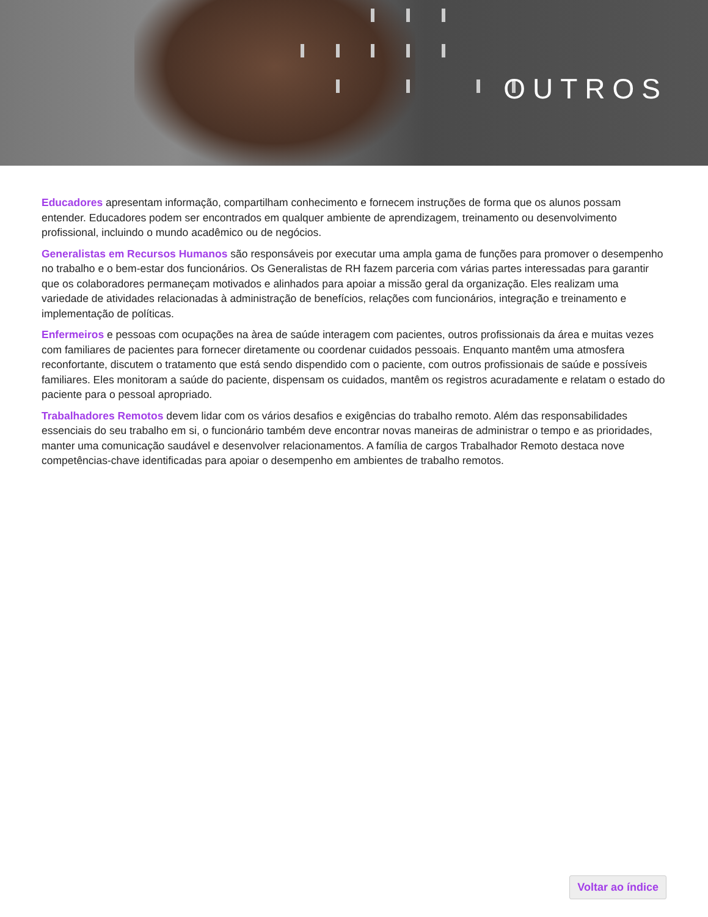OUTROS
Educadores apresentam informação, compartilham conhecimento e fornecem instruções de forma que os alunos possam entender. Educadores podem ser encontrados em qualquer ambiente de aprendizagem, treinamento ou desenvolvimento profissional, incluindo o mundo acadêmico ou de negócios.
Generalistas em Recursos Humanos são responsáveis por executar uma ampla gama de funções para promover o desempenho no trabalho e o bem-estar dos funcionários. Os Generalistas de RH fazem parceria com várias partes interessadas para garantir que os colaboradores permaneçam motivados e alinhados para apoiar a missão geral da organização. Eles realizam uma variedade de atividades relacionadas à administração de benefícios, relações com funcionários, integração e treinamento e implementação de políticas.
Enfermeiros e pessoas com ocupações na àrea de saúde interagem com pacientes, outros profissionais da área e muitas vezes com familiares de pacientes para fornecer diretamente ou coordenar cuidados pessoais. Enquanto mantêm uma atmosfera reconfortante, discutem o tratamento que está sendo dispendido com o paciente, com outros profissionais de saúde e possíveis familiares. Eles monitoram a saúde do paciente, dispensam os cuidados, mantêm os registros acuradamente e relatam o estado do paciente para o pessoal apropriado.
Trabalhadores Remotos devem lidar com os vários desafios e exigências do trabalho remoto. Além das responsabilidades essenciais do seu trabalho em si, o funcionário também deve encontrar novas maneiras de administrar o tempo e as prioridades, manter uma comunicação saudável e desenvolver relacionamentos. A família de cargos Trabalhador Remoto destaca nove competências-chave identificadas para apoiar o desempenho em ambientes de trabalho remotos.
Voltar ao índice